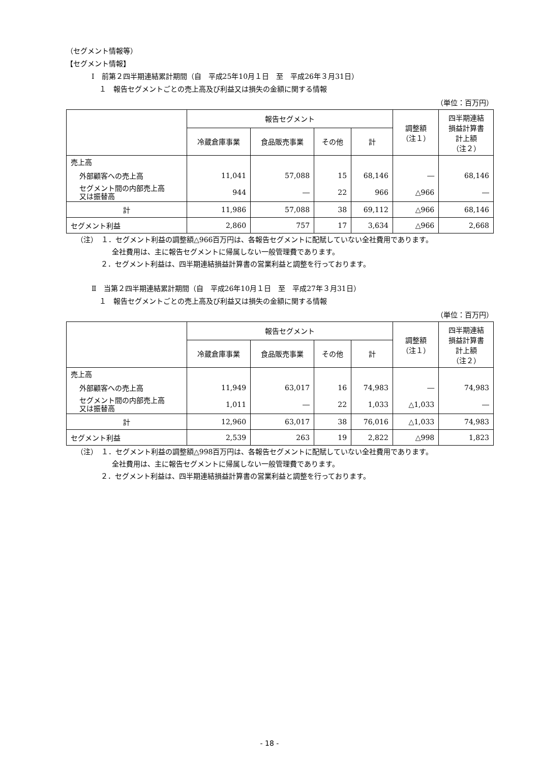（セグメント情報等）
【セグメント情報】
Ⅰ　前第２四半期連結累計期間（自　平成25年10月１日　至　平成26年３月31日）
１　報告セグメントごとの売上高及び利益又は損失の金額に関する情報
（単位：百万円）
| | 報告セグメント | | | | 調整額 （注１） | 四半期連結 損益計算書 計上額 （注２） |
| --- | --- | --- | --- | --- | --- | --- |
| | 冷蔵倉庫事業 | 食品販売事業 | その他 | 計 | | |
| 売上高 | | | | | | |
| 外部顧客への売上高 | 11,041 | 57,088 | 15 | 68,146 | ― | 68,146 |
| セグメント間の内部売上高 又は振替高 | 944 | ― | 22 | 966 | △966 | ― |
| 計 | 11,986 | 57,088 | 38 | 69,112 | △966 | 68,146 |
| セグメント利益 | 2,860 | 757 | 17 | 3,634 | △966 | 2,668 |
（注）　１．セグメント利益の調整額△966百万円は、各報告セグメントに配賦していない全社費用であります。
全社費用は、主に報告セグメントに帰属しない一般管理費であります。
２．セグメント利益は、四半期連結損益計算書の営業利益と調整を行っております。
Ⅱ　当第２四半期連結累計期間（自　平成26年10月１日　至　平成27年３月31日）
１　報告セグメントごとの売上高及び利益又は損失の金額に関する情報
（単位：百万円）
| | 報告セグメント | | | | 調整額 （注１） | 四半期連結 損益計算書 計上額 （注２） |
| --- | --- | --- | --- | --- | --- | --- |
| | 冷蔵倉庫事業 | 食品販売事業 | その他 | 計 | | |
| 売上高 | | | | | | |
| 外部顧客への売上高 | 11,949 | 63,017 | 16 | 74,983 | ― | 74,983 |
| セグメント間の内部売上高 又は振替高 | 1,011 | ― | 22 | 1,033 | △1,033 | ― |
| 計 | 12,960 | 63,017 | 38 | 76,016 | △1,033 | 74,983 |
| セグメント利益 | 2,539 | 263 | 19 | 2,822 | △998 | 1,823 |
（注）　１．セグメント利益の調整額△998百万円は、各報告セグメントに配賦していない全社費用であります。
全社費用は、主に報告セグメントに帰属しない一般管理費であります。
２．セグメント利益は、四半期連結損益計算書の営業利益と調整を行っております。
- 18 -